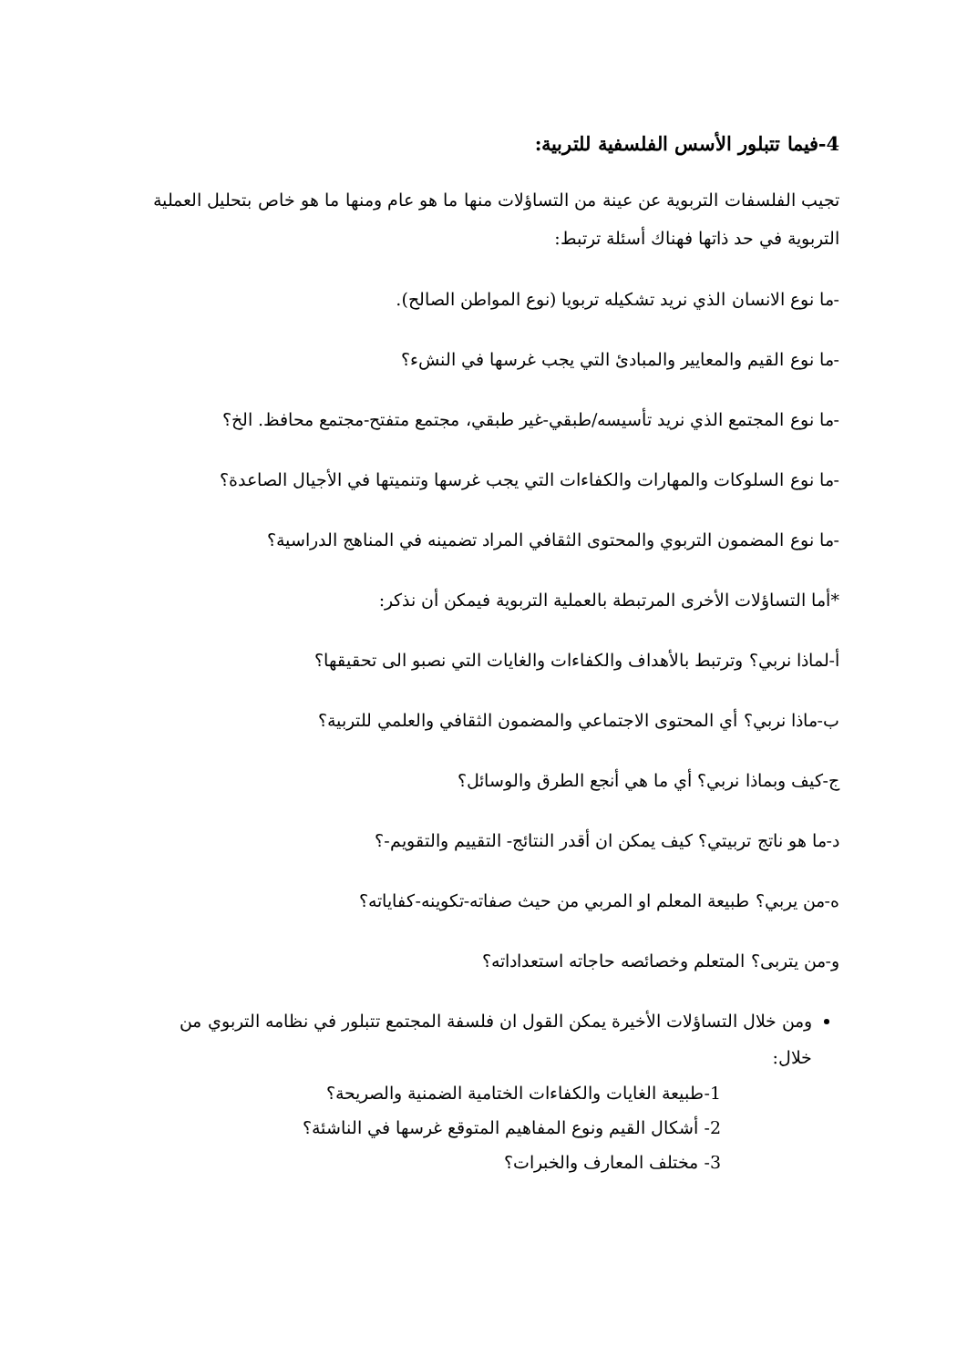4-فيما تتبلور الأسس الفلسفية للتربية:
تجيب الفلسفات التربوية عن عينة من التساؤلات منها ما هو عام ومنها ما هو خاص بتحليل العملية التربوية في حد ذاتها فهناك أسئلة ترتبط:
-ما نوع الانسان الذي نريد تشكيله تربويا (نوع المواطن الصالح).
-ما نوع القيم والمعايير والمبادئ التي يجب غرسها في النشء؟
-ما نوع المجتمع الذي نريد تأسيسه/طبقي-غير طبقي، مجتمع متفتح-مجتمع محافظ. الخ؟
-ما نوع السلوكات والمهارات والكفاءات التي يجب غرسها وتنميتها في الأجيال الصاعدة؟
-ما نوع المضمون التربوي والمحتوى الثقافي المراد تضمينه في المناهج الدراسية؟
*أما التساؤلات الأخرى المرتبطة بالعملية التربوية فيمكن أن نذكر:
أ-لماذا نربي؟ وترتبط بالأهداف والكفاءات والغايات التي نصبو الى تحقيقها؟
ب-ماذا نربي؟ أي المحتوى الاجتماعي والمضمون الثقافي والعلمي للتربية؟
ج-كيف وبماذا نربي؟ أي ما هي أنجع الطرق والوسائل؟
د-ما هو ناتج تربيتي؟ كيف يمكن ان أقدر النتائج- التقييم والتقويم-؟
ه-من يربي؟ طبيعة المعلم او المربي من حيث صفاته-تكوينه-كفاياته؟
و-من يتربى؟ المتعلم وخصائصه حاجاته استعداداته؟
ومن خلال التساؤلات الأخيرة يمكن القول ان فلسفة المجتمع تتبلور في نظامه التربوي من خلال:
1-طبيعة الغايات والكفاءات الختامية الضمنية والصريحة؟
2- أشكال القيم ونوع المفاهيم المتوقع غرسها في الناشئة؟
3- مختلف المعارف والخبرات؟